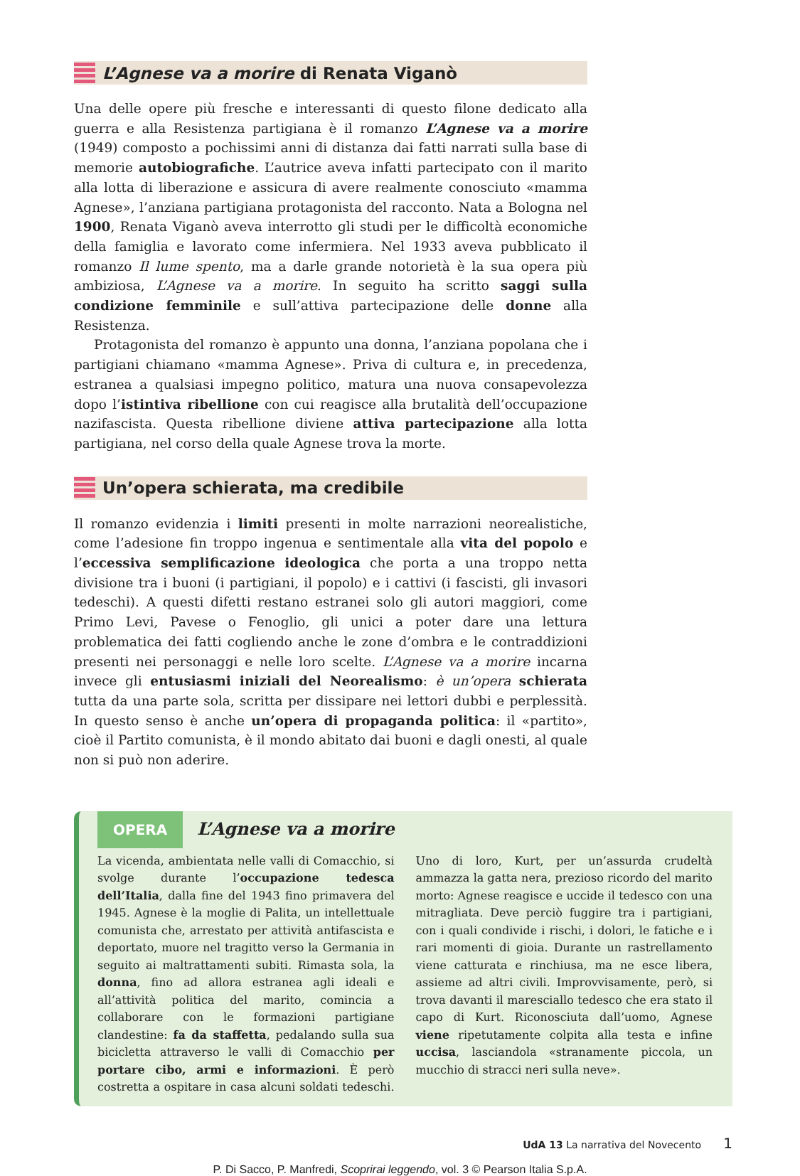L’Agnese va a morire di Renata Viganò
Una delle opere più fresche e interessanti di questo filone dedicato alla guerra e alla Resistenza partigiana è il romanzo L’Agnese va a morire (1949) composto a pochissimi anni di distanza dai fatti narrati sulla base di memorie autobiografiche. L’autrice aveva infatti partecipato con il marito alla lotta di liberazione e assicura di avere realmente conosciuto «mamma Agnese», l’anziana partigiana protagonista del racconto. Nata a Bologna nel 1900, Renata Viganò aveva interrotto gli studi per le difficoltà economiche della famiglia e lavorato come infermiera. Nel 1933 aveva pubblicato il romanzo Il lume spento, ma a darle grande notorietà è la sua opera più ambiziosa, L’Agnese va a morire. In seguito ha scritto saggi sulla condizione femminile e sull’attiva partecipazione delle donne alla Resistenza.
Protagonista del romanzo è appunto una donna, l’anziana popolana che i partigiani chiamano «mamma Agnese». Priva di cultura e, in precedenza, estranea a qualsiasi impegno politico, matura una nuova consapevolezza dopo l’istintiva ribellione con cui reagisce alla brutalità dell’occupazione nazifascista. Questa ribellione diviene attiva partecipazione alla lotta partigiana, nel corso della quale Agnese trova la morte.
Un’opera schierata, ma credibile
Il romanzo evidenzia i limiti presenti in molte narrazioni neorealistiche, come l’adesione fin troppo ingenua e sentimentale alla vita del popolo e l’eccessiva semplificazione ideologica che porta a una troppo netta divisione tra i buoni (i partigiani, il popolo) e i cattivi (i fascisti, gli invasori tedeschi). A questi difetti restano estranei solo gli autori maggiori, come Primo Levi, Pavese o Fenoglio, gli unici a poter dare una lettura problematica dei fatti cogliendo anche le zone d’ombra e le contraddizioni presenti nei personaggi e nelle loro scelte. L’Agnese va a morire incarna invece gli entusiasmi iniziali del Neorealismo: è un’opera schierata tutta da una parte sola, scritta per dissipare nei lettori dubbi e perplessità. In questo senso è anche un’opera di propaganda politica: il «partito», cioè il Partito comunista, è il mondo abitato dai buoni e dagli onesti, al quale non si può non aderire.
OPERA L’Agnese va a morire
La vicenda, ambientata nelle valli di Comacchio, si svolge durante l’occupazione tedesca dell’Italia, dalla fine del 1943 fino primavera del 1945. Agnese è la moglie di Palita, un intellettuale comunista che, arrestato per attività antifascista e deportato, muore nel tragitto verso la Germania in seguito ai maltrattamenti subiti. Rimasta sola, la donna, fino ad allora estranea agli ideali e all’attività politica del marito, comincia a collaborare con le formazioni partigiane clandestine: fa da staffetta, pedalando sulla sua bicicletta attraverso le valli di Comacchio per portare cibo, armi e informazioni. È però costretta a ospitare in casa alcuni soldati tedeschi. Uno di loro, Kurt, per un’assurda crudeltà ammazza la gatta nera, prezioso ricordo del marito morto: Agnese reagisce e uccide il tedesco con una mitragliata. Deve perciò fuggire tra i partigiani, con i quali condivide i rischi, i dolori, le fatiche e i rari momenti di gioia. Durante un rastrellamento viene catturata e rinchiusa, ma ne esce libera, assieme ad altri civili. Improvvisamente, però, si trova davanti il maresciallo tedesco che era stato il capo di Kurt. Riconosciuta dall’uomo, Agnese viene ripetutamente colpita alla testa e infine uccisa, lasciandola «stranamente piccola, un mucchio di stracci neri sulla neve».
UdA 13 La narrativa del Novecento 1
P. Di Sacco, P. Manfredi, Scoprirai leggendo, vol. 3 © Pearson Italia S.p.A.